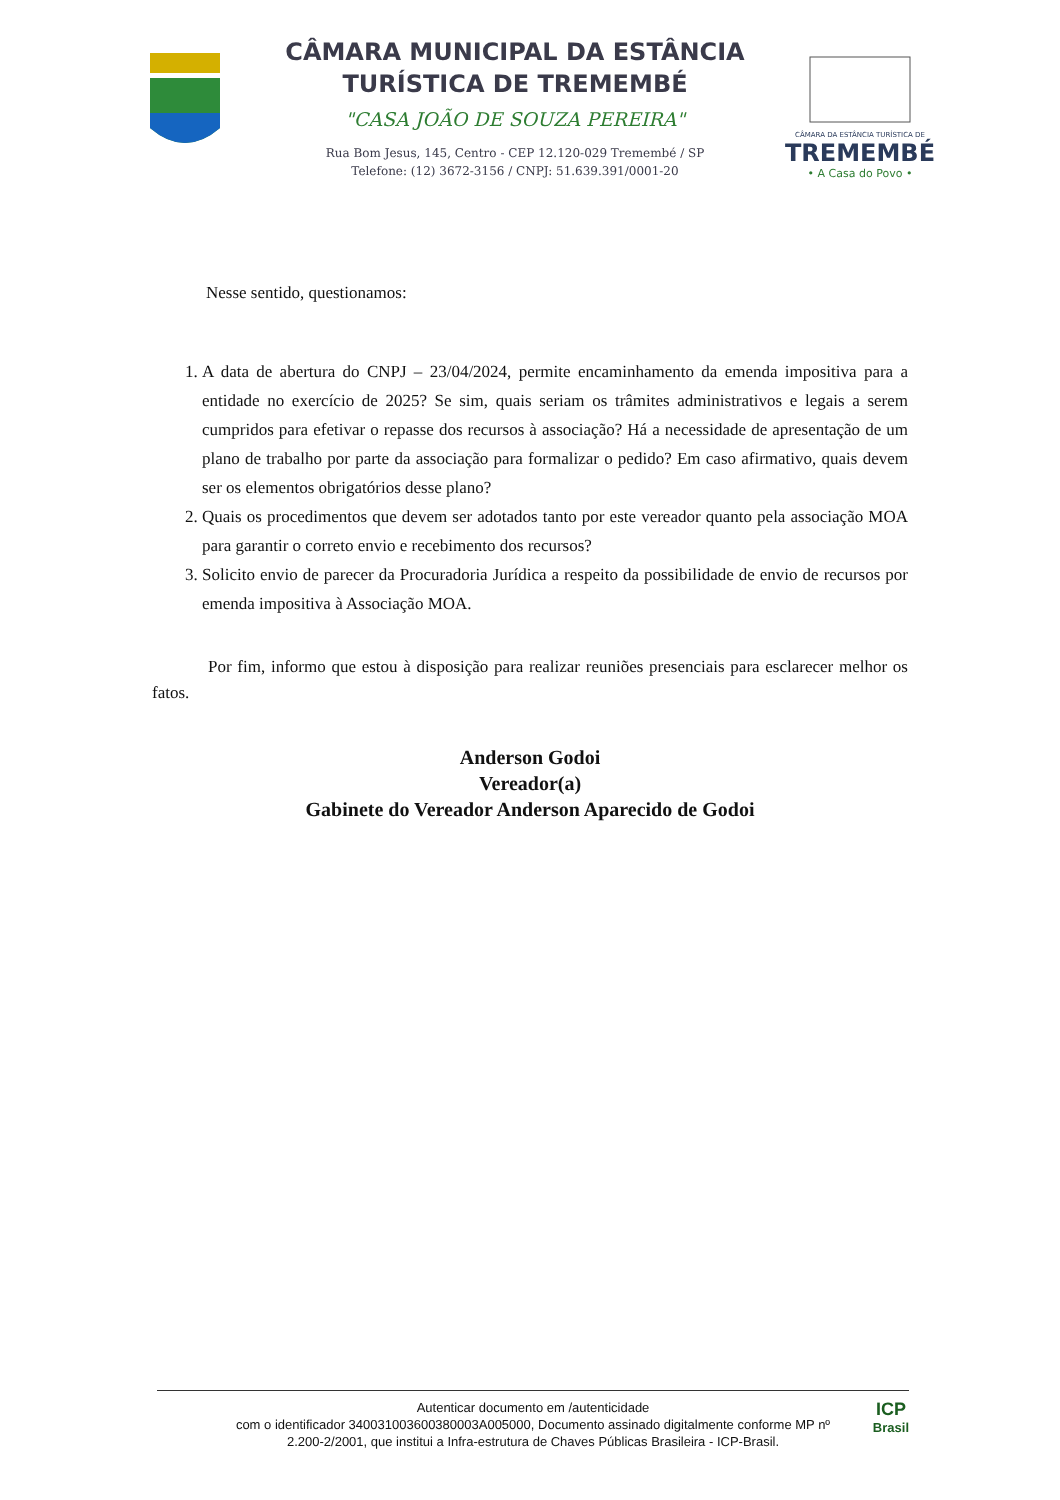CÂMARA MUNICIPAL DA ESTÂNCIA
TURÍSTICA DE TREMEMBÉ
"CASA JOÃO DE SOUZA PEREIRA"
Rua Bom Jesus, 145, Centro - CEP 12.120-029 Tremembé / SP
Telefone: (12) 3672-3156 / CNPJ: 51.639.391/0001-20
CÂMARA DA ESTÂNCIA TURÍSTICA DE
TREMEMBÉ
• A Casa do Povo •
Nesse sentido, questionamos:
1. A data de abertura do CNPJ – 23/04/2024, permite encaminhamento da emenda impositiva para a entidade no exercício de 2025? Se sim, quais seriam os trâmites administrativos e legais a serem cumpridos para efetivar o repasse dos recursos à associação? Há a necessidade de apresentação de um plano de trabalho por parte da associação para formalizar o pedido? Em caso afirmativo, quais devem ser os elementos obrigatórios desse plano?
2. Quais os procedimentos que devem ser adotados tanto por este vereador quanto pela associação MOA para garantir o correto envio e recebimento dos recursos?
3. Solicito envio de parecer da Procuradoria Jurídica a respeito da possibilidade de envio de recursos por emenda impositiva à Associação MOA.
Por fim, informo que estou à disposição para realizar reuniões presenciais para esclarecer melhor os fatos.
Anderson Godoi
Vereador(a)
Gabinete do Vereador Anderson Aparecido de Godoi
Autenticar documento em /autenticidade
com o identificador 340031003600380003A005000, Documento assinado digitalmente conforme MP nº
2.200-2/2001, que institui a Infra-estrutura de Chaves Públicas Brasileira - ICP-Brasil.
ICP
Brasil